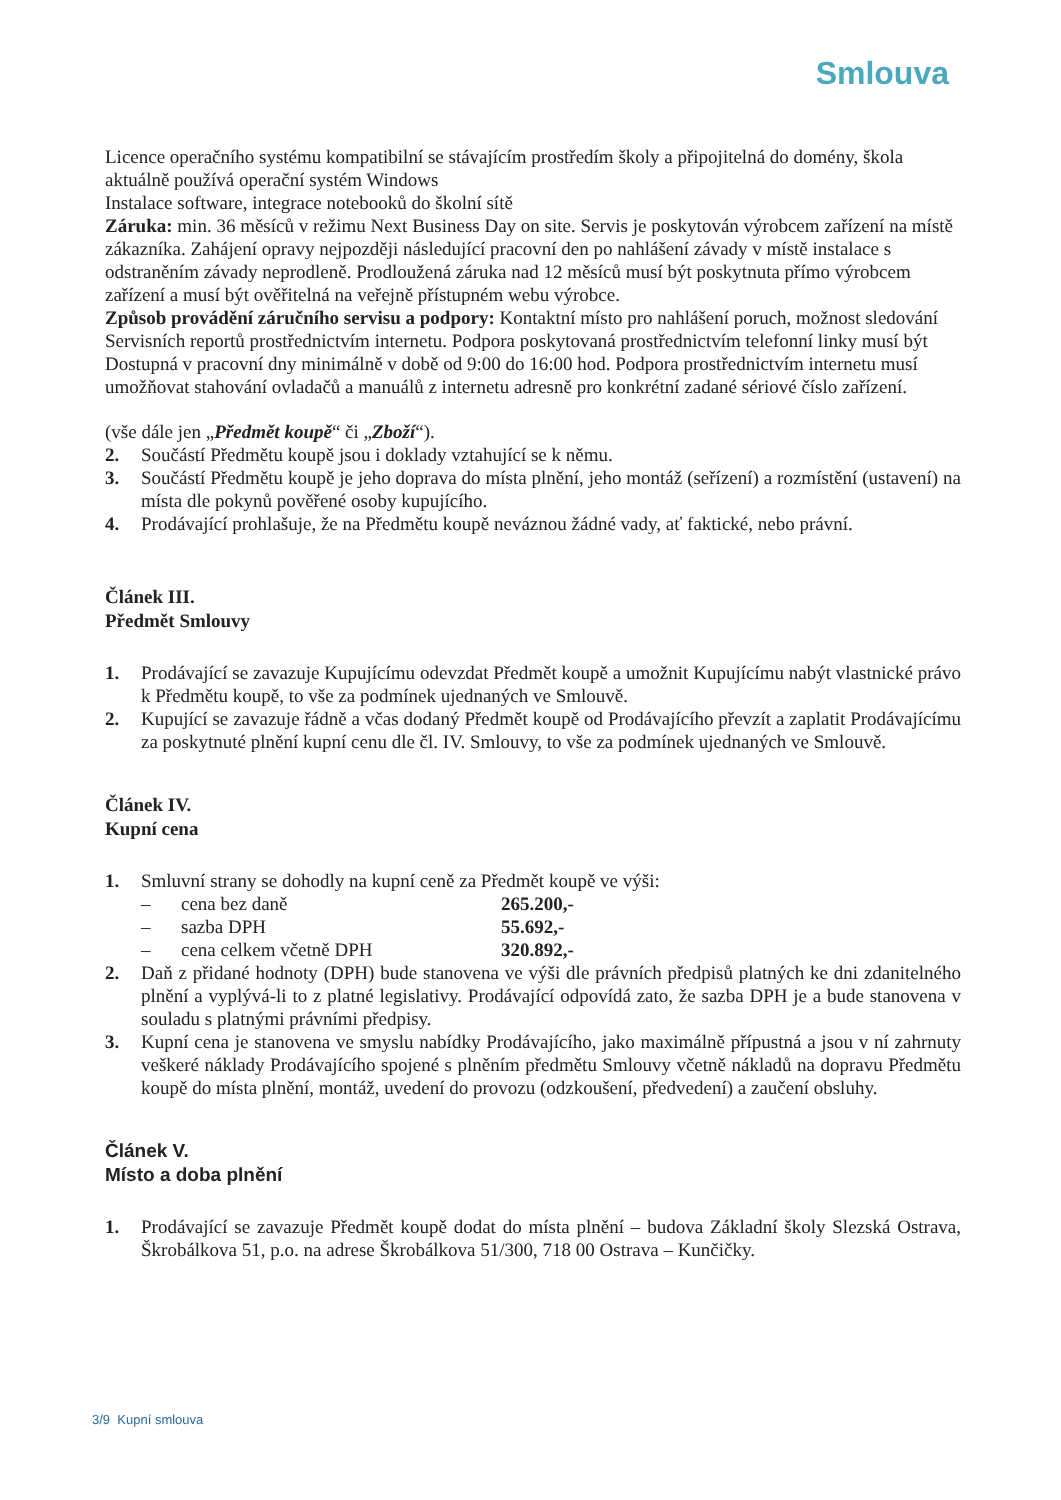Smlouva
Licence operačního systému kompatibilní se stávajícím prostředím školy a připojitelná do domény, škola aktuálně používá operační systém Windows
Instalace software, integrace notebooků do školní sítě
Záruka: min. 36 měsíců v režimu Next Business Day on site. Servis je poskytován výrobcem zařízení na místě zákazníka. Zahájení opravy nejpozději následující pracovní den po nahlášení závady v místě instalace s odstraněním závady neprodleně. Prodloužená záruka nad 12 měsíců musí být poskytnuta přímo výrobcem zařízení a musí být ověřitelná na veřejně přístupném webu výrobce.
Způsob provádění záručního servisu a podpory: Kontaktní místo pro nahlášení poruch, možnost sledování Servisních reportů prostřednictvím internetu. Podpora poskytovaná prostřednictvím telefonní linky musí být Dostupná v pracovní dny minimálně v době od 9:00 do 16:00 hod. Podpora prostřednictvím internetu musí umožňovat stahování ovladačů a manuálů z internetu adresně pro konkrétní zadané sériové číslo zařízení.
(vše dále jen „Předmět koupě“ či „Zboží“).
2. Součástí Předmětu koupě jsou i doklady vztahující se k němu.
3. Součástí Předmětu koupě je jeho doprava do místa plnění, jeho montáž (seřízení) a rozmístění (ustavení) na místa dle pokynů pověřené osoby kupujícího.
4. Prodávající prohlašuje, že na Předmětu koupě neváznou žádné vady, ať faktické, nebo právní.
Článek III.
Předmět Smlouvy
1. Prodávající se zavazuje Kupujícímu odevzdat Předmět koupě a umožnit Kupujícímu nabýt vlastnické právo k Předmětu koupě, to vše za podmínek ujednaných ve Smlouvě.
2. Kupující se zavazuje řádně a včas dodaný Předmět koupě od Prodávajícího převzít a zaplatit Prodávajícímu za poskytnuté plnění kupní cenu dle čl. IV. Smlouvy, to vše za podmínek ujednaných ve Smlouvě.
Článek IV.
Kupní cena
1. Smluvní strany se dohodly na kupní ceně za Předmět koupě ve výši:
– cena bez daně 265.200,-
– sazba DPH 55.692,-
– cena celkem včetně DPH 320.892,-
2. Daň z přidané hodnoty (DPH) bude stanovena ve výši dle právních předpisů platných ke dni zdanitelného plnění a vyplývá-li to z platné legislativy. Prodávající odpovídá zato, že sazba DPH je a bude stanovena v souladu s platnými právními předpisy.
3. Kupní cena je stanovena ve smyslu nabídky Prodávajícího, jako maximálně přípustná a jsou v ní zahrnuty veškeré náklady Prodávajícího spojené s plněním předmětu Smlouvy včetně nákladů na dopravu Předmětu koupě do místa plnění, montáž, uvedení do provozu (odzkoušení, předvedení) a zaučení obsluhy.
Článek V.
Místo a doba plnění
1. Prodávající se zavazuje Předmět koupě dodat do místa plnění – budova Základní školy Slezská Ostrava, Škrobálkova 51, p.o. na adrese Škrobálkova 51/300, 718 00 Ostrava – Kunčičky.
3/9 Kupní smlouva